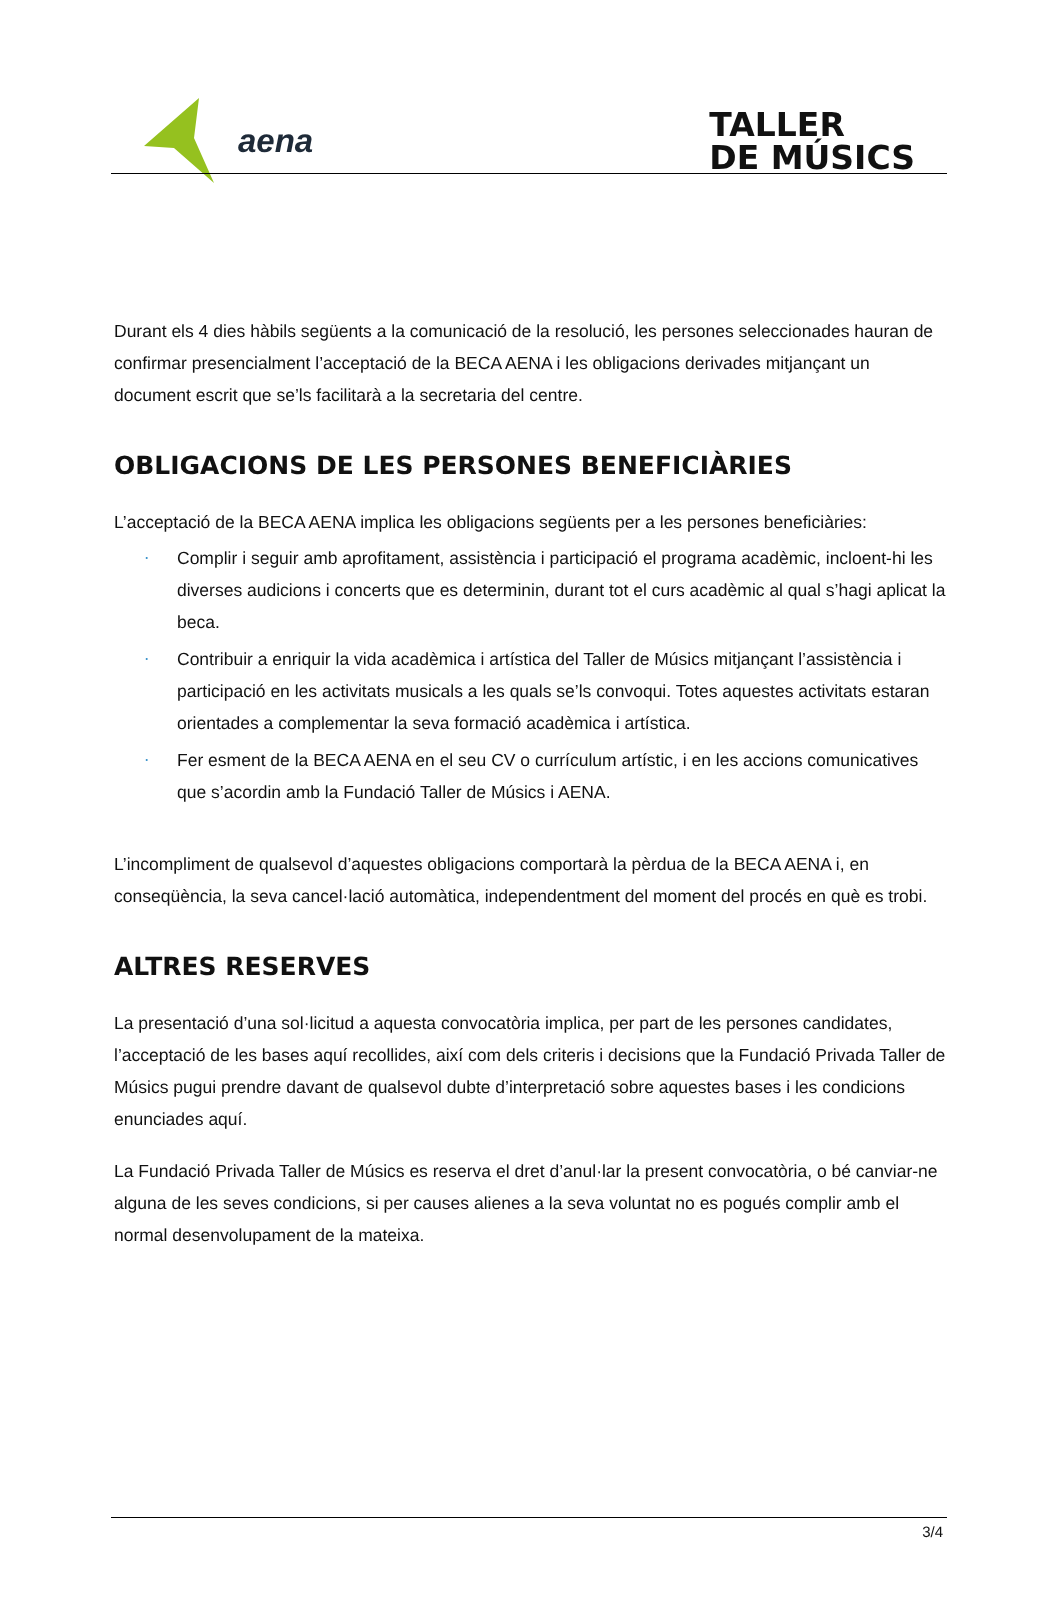aena
TALLER
DE MÚSICS
Durant els 4 dies hàbils següents a la comunicació de la resolució, les persones seleccionades hauran de confirmar presencialment l’acceptació de la BECA AENA i les obligacions derivades mitjançant un document escrit que se’ls facilitarà a la secretaria del centre.
OBLIGACIONS DE LES PERSONES BENEFICIÀRIES
L’acceptació de la BECA AENA implica les obligacions següents per a les persones beneficiàries:
· Complir i seguir amb aprofitament, assistència i participació el programa acadèmic, incloent-hi les diverses audicions i concerts que es determinin, durant tot el curs acadèmic al qual s’hagi aplicat la beca.
· Contribuir a enriquir la vida acadèmica i artística del Taller de Músics mitjançant l’assistència i participació en les activitats musicals a les quals se’ls convoqui. Totes aquestes activitats estaran orientades a complementar la seva formació acadèmica i artística.
· Fer esment de la BECA AENA en el seu CV o currículum artístic, i en les accions comunicatives que s’acordin amb la Fundació Taller de Músics i AENA.
L’incompliment de qualsevol d’aquestes obligacions comportarà la pèrdua de la BECA AENA i, en conseqüència, la seva cancel·lació automàtica, independentment del moment del procés en què es trobi.
ALTRES RESERVES
La presentació d’una sol·licitud a aquesta convocatòria implica, per part de les persones candidates, l’acceptació de les bases aquí recollides, així com dels criteris i decisions que la Fundació Privada Taller de Músics pugui prendre davant de qualsevol dubte d’interpretació sobre aquestes bases i les condicions enunciades aquí.
La Fundació Privada Taller de Músics es reserva el dret d’anul·lar la present convocatòria, o bé canviar-ne alguna de les seves condicions, si per causes alienes a la seva voluntat no es pogués complir amb el normal desenvolupament de la mateixa.
3/4